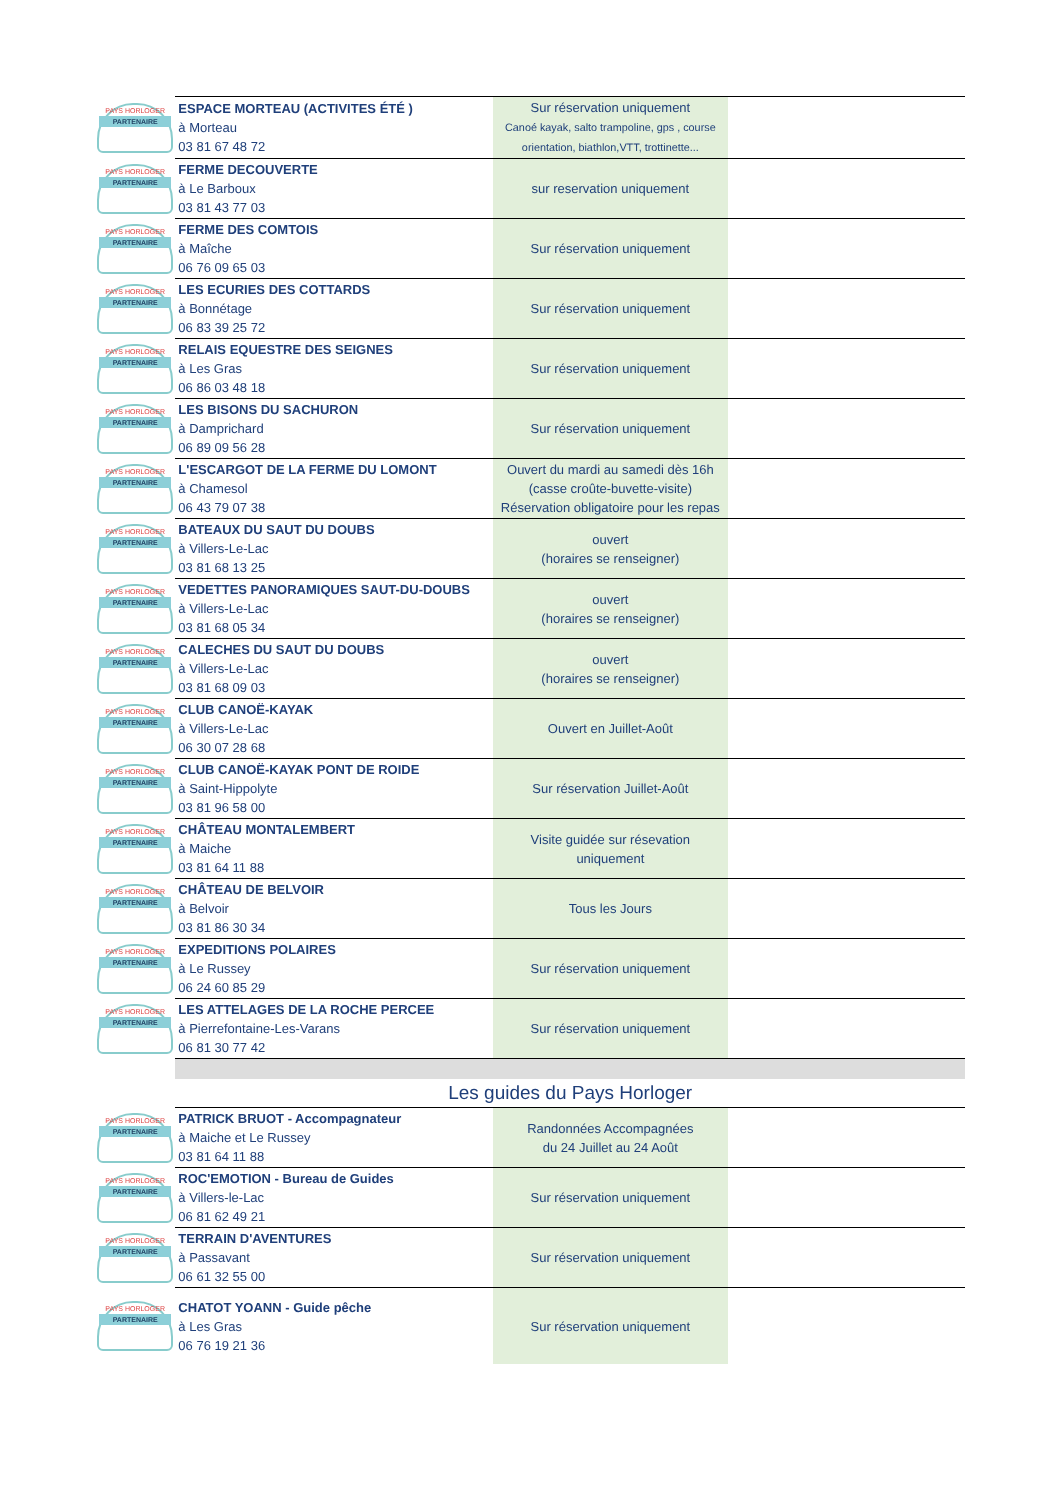| PAYS HORLOGER PARTENAIRE | ESPACE MORTEAU (ACTIVITES ÉTÉ ) à Morteau 03 81 67 48 72 | Sur réservation uniquement Canoé kayak, salto trampoline, gps , course orientation, biathlon,VTT, trottinette... | |
| PAYS HORLOGER PARTENAIRE | FERME DECOUVERTE à Le Barboux 03 81 43 77 03 | sur reservation uniquement | |
| PAYS HORLOGER PARTENAIRE | FERME DES COMTOIS à Maîche 06 76 09 65 03 | Sur réservation uniquement | |
| PAYS HORLOGER PARTENAIRE | LES ECURIES DES COTTARDS à Bonnétage 06 83 39 25 72 | Sur réservation uniquement | |
| PAYS HORLOGER PARTENAIRE | RELAIS EQUESTRE DES SEIGNES à Les Gras 06 86 03 48 18 | Sur réservation uniquement | |
| PAYS HORLOGER PARTENAIRE | LES BISONS DU SACHURON à Damprichard 06 89 09 56 28 | Sur réservation uniquement | |
| PAYS HORLOGER PARTENAIRE | L'ESCARGOT DE LA FERME DU LOMONT à Chamesol 06 43 79 07 38 | Ouvert du mardi au samedi dès 16h (casse croûte-buvette-visite) Réservation obligatoire pour les repas | |
| PAYS HORLOGER PARTENAIRE | BATEAUX DU SAUT DU DOUBS à Villers-Le-Lac 03 81 68 13 25 | ouvert (horaires se renseigner) | |
| PAYS HORLOGER PARTENAIRE | VEDETTES PANORAMIQUES SAUT-DU-DOUBS à Villers-Le-Lac 03 81 68 05 34 | ouvert (horaires se renseigner) | |
| PAYS HORLOGER PARTENAIRE | CALECHES DU SAUT DU DOUBS à Villers-Le-Lac 03 81 68 09 03 | ouvert (horaires se renseigner) | |
| PAYS HORLOGER PARTENAIRE | CLUB CANOË-KAYAK à Villers-Le-Lac 06 30 07 28 68 | Ouvert en Juillet-Août | |
| PAYS HORLOGER PARTENAIRE | CLUB CANOË-KAYAK PONT DE ROIDE à Saint-Hippolyte 03 81 96 58 00 | Sur réservation Juillet-Août | |
| PAYS HORLOGER PARTENAIRE | CHÂTEAU MONTALEMBERT à Maiche 03 81 64 11 88 | Visite guidée sur résevation uniquement | |
| PAYS HORLOGER PARTENAIRE | CHÂTEAU DE BELVOIR à Belvoir 03 81 86 30 34 | Tous les Jours | |
| PAYS HORLOGER PARTENAIRE | EXPEDITIONS POLAIRES à Le Russey 06 24 60 85 29 | Sur réservation uniquement | |
| PAYS HORLOGER PARTENAIRE | LES ATTELAGES DE LA ROCHE PERCEE à Pierrefontaine-Les-Varans 06 81 30 77 42 | Sur réservation uniquement | |
| | Les guides du Pays Horloger | | |
| PAYS HORLOGER PARTENAIRE | PATRICK BRUOT - Accompagnateur à Maiche et Le Russey 03 81 64 11 88 | Randonnées Accompagnées du 24 Juillet au 24 Août | |
| PAYS HORLOGER PARTENAIRE | ROC'EMOTION - Bureau de Guides à Villers-le-Lac 06 81 62 49 21 | Sur réservation uniquement | |
| PAYS HORLOGER PARTENAIRE | TERRAIN D'AVENTURES à Passavant 06 61 32 55 00 | Sur réservation uniquement | |
| PAYS HORLOGER PARTENAIRE | CHATOT YOANN - Guide pêche à Les Gras 06 76 19 21 36 | Sur réservation uniquement | |